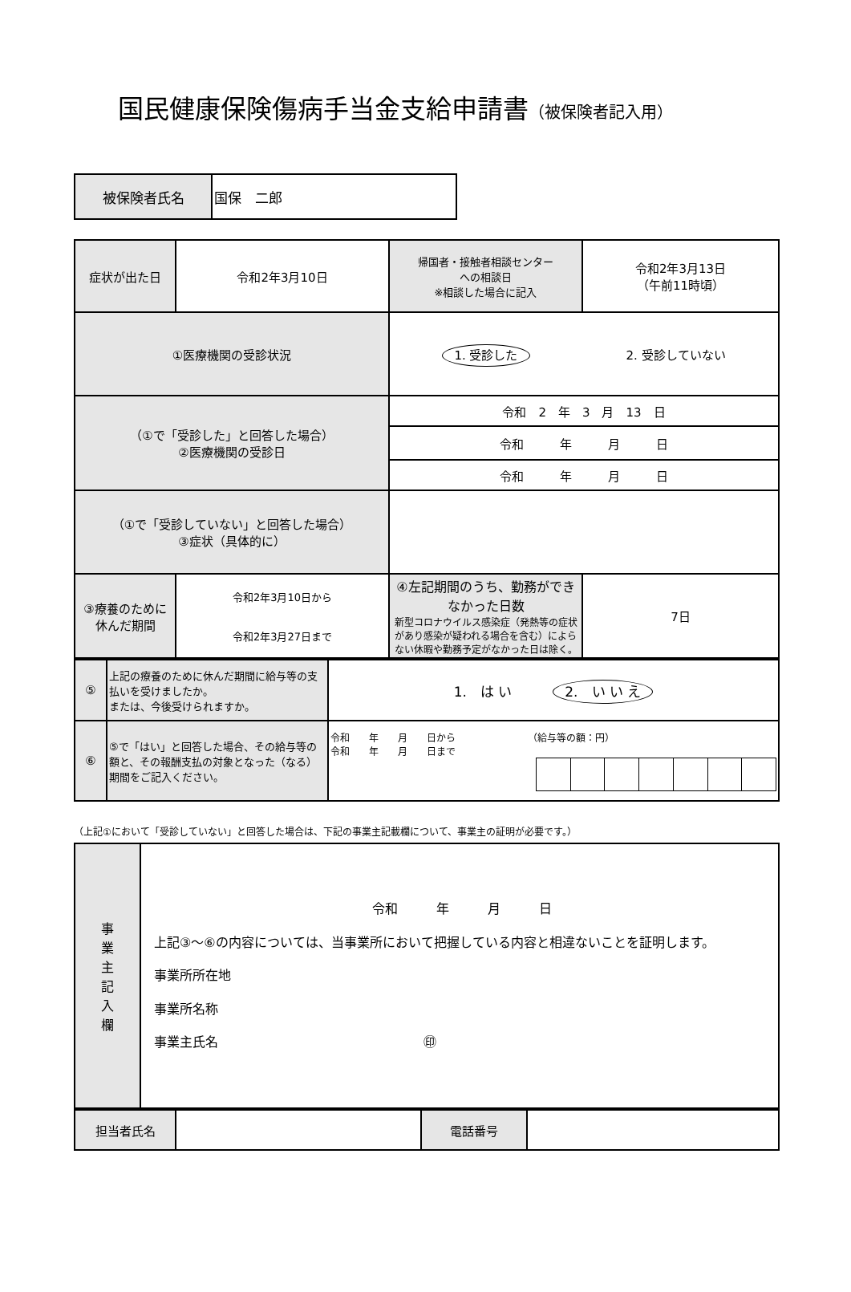国民健康保険傷病手当金支給申請書（被保険者記入用）
| 被保険者氏名 | 国保 二郎 |
| 症状が出た日 | 令和2年3月10日 | 帰国者・接触者相談センター への相談日 ※相談した場合に記入 | 令和2年3月13日 （午前11時頃） |
| ①医療機関の受診状況 | | 1. 受診した 2. 受診していない | |
| （①で「受診した」と回答した場合） ②医療機関の受診日 | | 令和 2 年 3 月 13 日 | |
| | | 令和 年 月 日 | |
| | | 令和 年 月 日 | |
| （①で「受診していない」と回答した場合） ③症状（具体的に） | | | |
| ③療養のために 休んだ期間 | 令和2年3月10日から 令和2年3月27日まで | ④左記期間のうち、勤務ができなかった日数 新型コロナウイルス感染症（発熱等の症状があり感染が疑われる場合を含む）によらない休暇や勤務予定がなかった日は除く。 | 7日 |
| ⑤ | 上記の療養のために休んだ期間に給与等の支払いを受けましたか。 または、今後受けられますか。 | 1. は い 2. い い え |
| ⑥ | ⑤で「はい」と回答した場合、その給与等の額と、その報酬支払の対象となった（なる）期間をご記入ください。 | 令和 年 月 日から （給与等の額：円） 令和 年 月 日まで |
（上記①において「受診していない」と回答した場合は、下記の事業主記載欄について、事業主の証明が必要です。）
| 事 業 主 記 入 欄 | 令和 年 月 日 上記③～⑥の内容については、当事業所において把握している内容と相違ないことを証明します。 事業所所在地 事業所名称 事業主氏名 ㊞ |
| 担当者氏名 | | 電話番号 | |